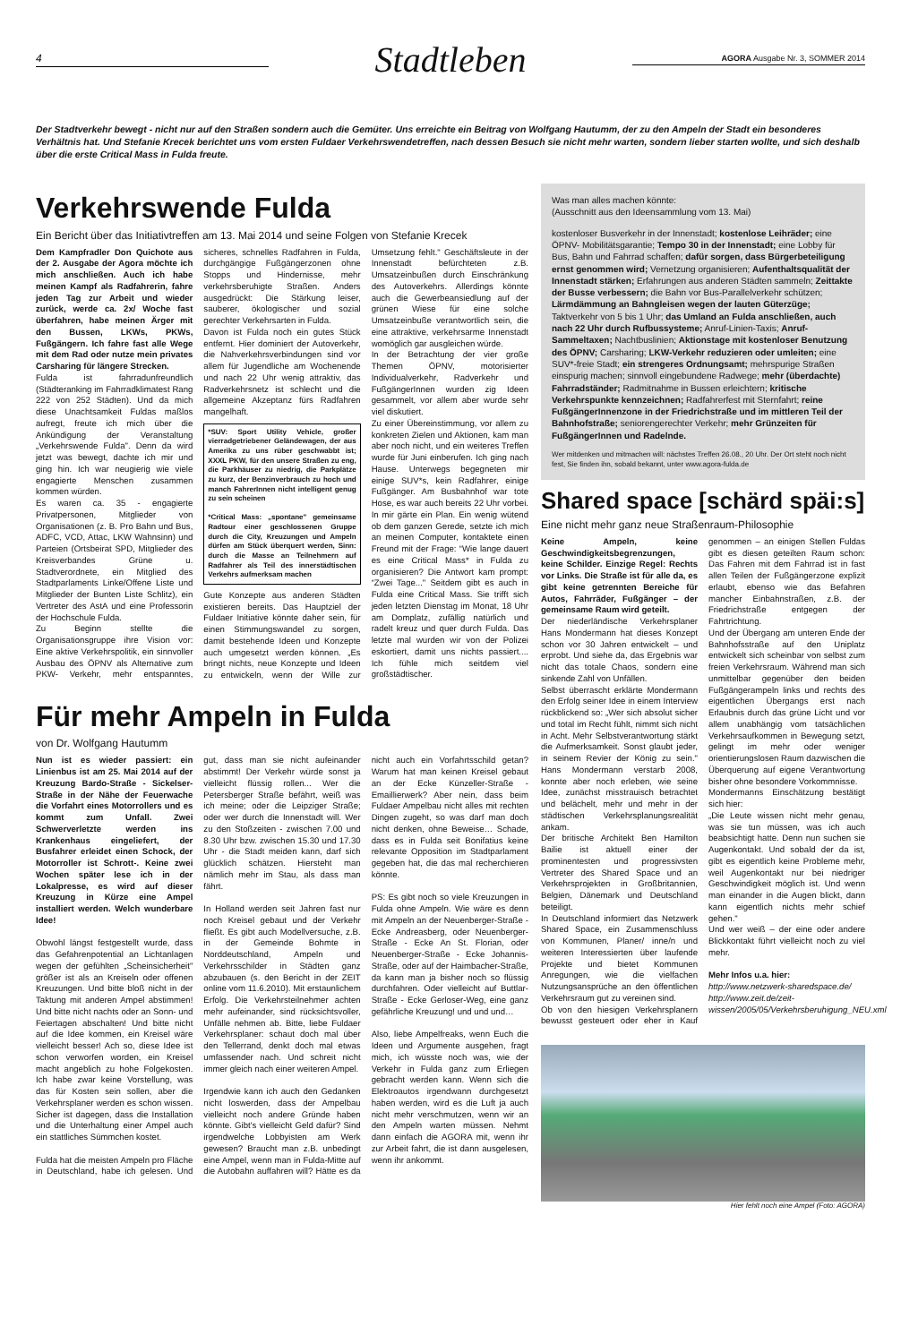4
Stadtleben
AGORA Ausgabe Nr. 3, SOMMER 2014
Der Stadtverkehr bewegt - nicht nur auf den Straßen sondern auch die Gemüter. Uns erreichte ein Beitrag von Wolfgang Hautumm, der zu den Ampeln der Stadt ein besonderes Verhältnis hat. Und Stefanie Krecek berichtet uns vom ersten Fuldaer Verkehrswendetreffen, nach dessen Besuch sie nicht mehr warten, sondern lieber starten wollte, und sich deshalb über die erste Critical Mass in Fulda freute.
Verkehrswende Fulda
Ein Bericht über das Initiativtreffen am 13. Mai 2014 und seine Folgen von Stefanie Krecek
Dem Kampfradler Don Quichote aus der 2. Ausgabe der Agora möchte ich mich anschließen. Auch ich habe meinen Kampf als Radfahrerin, fahre jeden Tag zur Arbeit und wieder zurück, werde ca. 2x/ Woche fast überfahren, habe meinen Ärger mit den Bussen, LKWs, PKWs, Fußgängern. Ich fahre fast alle Wege mit dem Rad oder nutze mein privates Carsharing für längere Strecken.
Fulda ist fahrradunfreundlich (Städteranking im Fahrradklimatest Rang 222 von 252 Städten). Und da mich diese Unachtsamkeit Fuldas maßlos aufregt, freute ich mich über die Ankündigung der Veranstaltung „Verkehrswende Fulda". Denn da wird jetzt was bewegt, dachte ich mir und ging hin. Ich war neugierig wie viele engagierte Menschen zusammen kommen würden.
Es waren ca. 35 - engagierte Privatpersonen, Mitglieder von Organisationen (z. B. Pro Bahn und Bus, ADFC, VCD, Attac, LKW Wahnsinn) und Parteien (Ortsbeirat SPD, Mitglieder des Kreisverbandes Grüne u. Stadtverordnete, ein Mitglied des Stadtparlaments Linke/Offene Liste und Mitglieder der Bunten Liste Schlitz), ein Vertreter des AstA und eine Professorin der Hochschule Fulda.
Zu Beginn stellte die Organisationsgruppe ihre Vision vor: Eine aktive Verkehrspolitik, ein sinnvoller Ausbau des ÖPNV als Alternative zum PKW- Verkehr, mehr entspanntes, sicheres, schnelles Radfahren in Fulda, durchgängige Fußgängerzonen ohne Stopps und Hindernisse, mehr verkehrsberuhigte Straßen. Anders ausgedrückt: Die Stärkung leiser, sauberer, ökologischer und sozial gerechter Verkehrsarten in Fulda.
Davon ist Fulda noch ein gutes Stück entfernt. Hier dominiert der Autoverkehr, die Nahverkehrsverbindungen sind vor allem für Jugendliche am Wochenende und nach 22 Uhr wenig attraktiv, das Radverkehrsnetz ist schlecht und die allgemeine Akzeptanz fürs Radfahren mangelhaft.
*SUV: Sport Utility Vehicle, großer vierradgetriebener Geländewagen, der aus Amerika zu uns rüber geschwabbt ist; XXXL PKW, für den unsere Straßen zu eng, die Parkhäuser zu niedrig, die Parkplätze zu kurz, der Benzinverbrauch zu hoch und manch FahrerInnen nicht intelligent genug zu sein scheinen
*Critical Mass: „spontane" gemeinsame Radtour einer geschlossenen Gruppe durch die City, Kreuzungen und Ampeln dürfen am Stück überquert werden, Sinn: durch die Masse an Teilnehmern auf Radfahrer als Teil des innerstädtischen Verkehrs aufmerksam machen
Gute Konzepte aus anderen Städten existieren bereits. Das Hauptziel der Fuldaer Initiative könnte daher sein, für einen Stimmungswandel zu sorgen, damit bestehende Ideen und Konzepte auch umgesetzt werden können. „Es bringt nichts, neue Konzepte und Ideen zu entwickeln, wenn der Wille zur Umsetzung fehlt." Geschäftsleute in der Innenstadt befürchteten z.B. Umsatzeinbußen durch Einschränkung des Autoverkehrs. Allerdings könnte auch die Gewerbeansiedlung auf der grünen Wiese für eine solche Umsatzeinbuße verantwortlich sein, die eine attraktive, verkehrsarme Innenstadt womöglich gar ausgleichen würde.
In der Betrachtung der vier große Themen ÖPNV, motorisierter Individualverkehr, Radverkehr und FußgängerInnen wurden zig Ideen gesammelt, vor allem aber wurde sehr viel diskutiert.
Zu einer Übereinstimmung, vor allem zu konkreten Zielen und Aktionen, kam man aber noch nicht, und ein weiteres Treffen wurde für Juni einberufen. Ich ging nach Hause. Unterwegs begegneten mir einige SUV*s, kein Radfahrer, einige Fußgänger. Am Busbahnhof war tote Hose, es war auch bereits 22 Uhr vorbei. In mir gärte ein Plan. Ein wenig wütend ob dem ganzen Gerede, setzte ich mich an meinen Computer, kontaktete einen Freund mit der Frage: “Wie lange dauert es eine Critical Mass* in Fulda zu organisieren? Die Antwort kam prompt: “Zwei Tage..." Seitdem gibt es auch in Fulda eine Critical Mass. Sie trifft sich jeden letzten Dienstag im Monat, 18 Uhr am Domplatz, zufällig natürlich und radelt kreuz und quer durch Fulda. Das letzte mal wurden wir von der Polizei eskortiert, damit uns nichts passiert.... Ich fühle mich seitdem viel großstädtischer.
Für mehr Ampeln in Fulda
von Dr. Wolfgang Hautumm
Nun ist es wieder passiert: ein Linienbus ist am 25. Mai 2014 auf der Kreuzung Bardo-Straße - Sickelser-Straße in der Nähe der Feuerwache die Vorfahrt eines Motorrollers und es kommt zum Unfall. Zwei Schwerverletzte werden ins Krankenhaus eingeliefert, der Busfahrer erleidet einen Schock, der Motorroller ist Schrott-. Keine zwei Wochen später lese ich in der Lokalpresse, es wird auf dieser Kreuzung in Kürze eine Ampel installiert werden. Welch wunderbare Idee!
Obwohl längst festgestellt wurde, dass das Gefahrenpotential an Lichtanlagen wegen der gefühlten „Scheinsicherheit" größer ist als an Kreiseln oder offenen Kreuzungen. Und bitte bloß nicht in der Taktung mit anderen Ampel abstimmen! Und bitte nicht nachts oder an Sonn- und Feiertagen abschalten! Und bitte nicht auf die Idee kommen, ein Kreisel wäre vielleicht besser! Ach so, diese Idee ist schon verworfen worden, ein Kreisel macht angeblich zu hohe Folgekosten. Ich habe zwar keine Vorstellung, was das für Kosten sein sollen, aber die Verkehrsplaner werden es schon wissen. Sicher ist dagegen, dass die Installation und die Unterhaltung einer Ampel auch ein stattliches Sümmchen kostet.
Fulda hat die meisten Ampeln pro Fläche in Deutschland, habe ich gelesen. Und gut, dass man sie nicht aufeinander abstimmt! Der Verkehr würde sonst ja vielleicht flüssig rollen... Wer die Petersberger Straße befährt, weiß was ich meine; oder die Leipziger Straße; oder wer durch die Innenstadt will. Wer zu den Stoßzeiten - zwischen 7.00 und 8.30 Uhr bzw. zwischen 15.30 und 17.30 Uhr - die Stadt meiden kann, darf sich glücklich schätzen. Hiersteht man nämlich mehr im Stau, als dass man fährt.
In Holland werden seit Jahren fast nur noch Kreisel gebaut und der Verkehr fließt. Es gibt auch Modellversuche, z.B. in der Gemeinde Bohmte in Norddeutschland, Ampeln und Verkehrsschilder in Städten ganz abzubauen (s. den Bericht in der ZEIT online vom 11.6.2010). Mit erstaunlichem Erfolg. Die Verkehrsteilnehmer achten mehr aufeinander, sind rücksichtsvoller, Unfälle nehmen ab. Bitte, liebe Fuldaer Verkehrsplaner: schaut doch mal über den Tellerrand, denkt doch mal etwas umfassender nach. Und schreit nicht immer gleich nach einer weiteren Ampel.
Irgendwie kann ich auch den Gedanken nicht loswerden, dass der Ampelbau vielleicht noch andere Gründe haben könnte. Gibt's vielleicht Geld dafür? Sind irgendwelche Lobbyisten am Werk gewesen? Braucht man z.B. unbedingt eine Ampel, wenn man in Fulda-Mitte auf die Autobahn auffahren will? Hätte es da nicht auch ein Vorfahrtsschild getan? Warum hat man keinen Kreisel gebaut an der Ecke Künzeller-Straße -Emaillierwerk? Aber nein, dass beim Fuldaer Ampelbau nicht alles mit rechten Dingen zugeht, so was darf man doch nicht denken, ohne Beweise… Schade, dass es in Fulda seit Bonifatius keine relevante Opposition im Stadtparlament gegeben hat, die das mal recherchieren könnte.
PS: Es gibt noch so viele Kreuzungen in Fulda ohne Ampeln. Wie wäre es denn mit Ampeln an der Neuenberger-Straße - Ecke Andreasberg, oder Neuenberger-Straße - Ecke An St. Florian, oder Neuenberger-Straße - Ecke Johannis-Straße, oder auf der Haimbacher-Straße, da kann man ja bisher noch so flüssig durchfahren. Oder vielleicht auf Buttlar-Straße - Ecke Gerloser-Weg, eine ganz gefährliche Kreuzung! und und und…
Also, liebe Ampelfreaks, wenn Euch die Ideen und Argumente ausgehen, fragt mich, ich wüsste noch was, wie der Verkehr in Fulda ganz zum Erliegen gebracht werden kann. Wenn sich die Elektroautos irgendwann durchgesetzt haben werden, wird es die Luft ja auch nicht mehr verschmutzen, wenn wir an den Ampeln warten müssen. Nehmt dann einfach die AGORA mit, wenn ihr zur Arbeit fahrt, die ist dann ausgelesen, wenn ihr ankommt.
Was man alles machen könnte:
(Ausschnitt aus den Ideensammlung vom 13. Mai)
kostenloser Busverkehr in der Innenstadt; kostenlose Leihräder; eine ÖPNV- Mobilitätsgarantie; Tempo 30 in der Innenstadt; eine Lobby für Bus, Bahn und Fahrrad schaffen; dafür sorgen, dass Bürgerbeteiligung ernst genommen wird; Vernetzung organisieren; Aufenthaltsqualität der Innenstadt stärken; Erfahrungen aus anderen Städten sammeln; Zeittakte der Busse verbessern; die Bahn vor Bus-Parallelverkehr schützen; Lärmdämmung an Bahngleisen wegen der lauten Güterzüge; Taktverkehr von 5 bis 1 Uhr; das Umland an Fulda anschließen, auch nach 22 Uhr durch Rufbussysteme; Anruf-Linien-Taxis; Anruf-Sammeltaxen; Nachtbuslinien; Aktionstage mit kostenloser Benutzung des ÖPNV; Carsharing; LKW-Verkehr reduzieren oder umleiten; eine SUV*-freie Stadt; ein strengeres Ordnungsamt; mehrspurige Straßen einspurig machen; sinnvoll eingebundene Radwege; mehr (überdachte) Fahrradständer; Radmitnahme in Bussen erleichtern; kritische Verkehrspunkte kennzeichnen; Radfahrerfest mit Sternfahrt; reine FußgängerInnenzone in der Friedrichstraße und im mittleren Teil der Bahnhofstraße; seniorengerechter Verkehr; mehr Grünzeiten für FußgängerInnen und Radelnde.
Wer mitdenken und mitmachen will: nächstes Treffen 26.08., 20 Uhr. Der Ort steht noch nicht fest, Sie finden ihn, sobald bekannt, unter www.agora-fulda.de
Shared space [schärd späi:s]
Eine nicht mehr ganz neue Straßenraum-Philosophie
Keine Ampeln, keine Geschwindigkeitsbegrenzungen, keine Schilder. Einzige Regel: Rechts vor Links. Die Straße ist für alle da, es gibt keine getrennten Bereiche für Autos, Fahrräder, Fußgänger – der gemeinsame Raum wird geteilt.
Der niederländische Verkehrsplaner Hans Mondermann hat dieses Konzept schon vor 30 Jahren entwickelt – und erprobt. Und siehe da, das Ergebnis war nicht das totale Chaos, sondern eine sinkende Zahl von Unfällen.
Selbst überrascht erklärte Mondermann den Erfolg seiner Idee in einem Interview rückblickend so: „Wer sich absolut sicher und total im Recht fühlt, nimmt sich nicht in Acht. Mehr Selbstverantwortung stärkt die Aufmerksamkeit. Sonst glaubt jeder, in seinem Revier der König zu sein." Hans Mondermann verstarb 2008, konnte aber noch erleben, wie seine Idee, zunächst misstrauisch betrachtet und belächelt, mehr und mehr in der städtischen Verkehrsplanungsrealität ankam.
Der britische Architekt Ben Hamilton Bailie ist aktuell einer der prominentesten und progressivsten Vertreter des Shared Space und an Verkehrsprojekten in Großbritannien, Belgien, Dänemark und Deutschland beteiligt.
In Deutschland informiert das Netzwerk Shared Space, ein Zusammenschluss von Kommunen, Planer/ inne/n und weiteren Interessierten über laufende Projekte und bietet Kommunen Anregungen, wie die vielfachen Nutzungsansprüche an den öffentlichen Verkehrsraum gut zu vereinen sind.
Ob von den hiesigen Verkehrsplanern bewusst gesteuert oder eher in Kauf genommen – an einigen Stellen Fuldas gibt es diesen geteilten Raum schon: Das Fahren mit dem Fahrrad ist in fast allen Teilen der Fußgängerzone explizit erlaubt, ebenso wie das Befahren mancher Einbahnstraßen, z.B. der Friedrichstraße entgegen der Fahrtrichtung.
Und der Übergang am unteren Ende der Bahnhofsstraße auf den Uniplatz entwickelt sich scheinbar von selbst zum freien Verkehrsraum. Während man sich unmittelbar gegenüber den beiden Fußgängerampeln links und rechts des eigentlichen Übergangs erst nach Erlaubnis durch das grüne Licht und vor allem unabhängig vom tatsächlichen Verkehrsaufkommen in Bewegung setzt, gelingt im mehr oder weniger orientierungslosen Raum dazwischen die Überquerung auf eigene Verantwortung bisher ohne besondere Vorkommnisse.
Mondermanns Einschätzung bestätigt sich hier:
„Die Leute wissen nicht mehr genau, was sie tun müssen, was ich auch beabsichtigt hatte. Denn nun suchen sie Augenkontakt. Und sobald der da ist, gibt es eigentlich keine Probleme mehr, weil Augenkontakt nur bei niedriger Geschwindigkeit möglich ist. Und wenn man einander in die Augen blickt, dann kann eigentlich nichts mehr schief gehen."
Und wer weiß – der eine oder andere Blickkontakt führt vielleicht noch zu viel mehr.
Mehr Infos u.a. hier:
http://www.netzwerk-sharedspace.de/ http://www.zeit.de/zeit-wissen/2005/05/Verkehrsberuhigung_NEU.xml
Hier fehlt noch eine Ampel (Foto: AGORA)